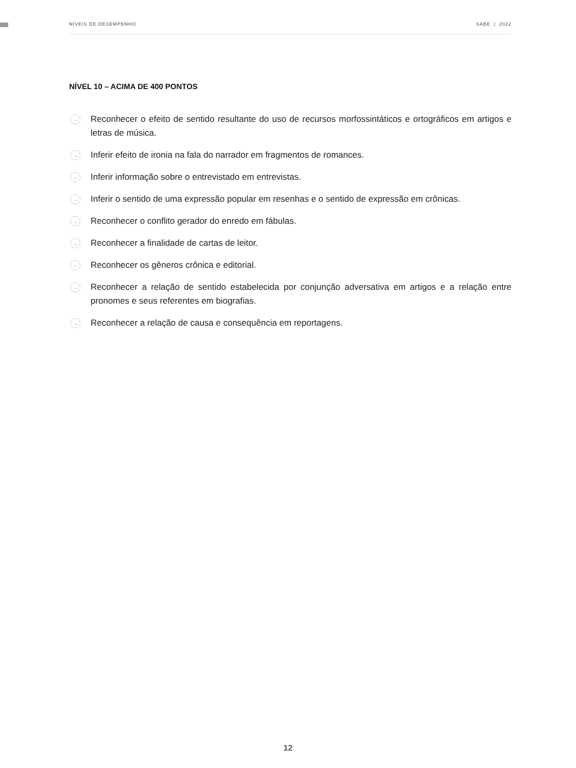NÍVEIS DE DESEMPENHO SABE | 2022
NÍVEL 10 – ACIMA DE 400 PONTOS
→ Reconhecer o efeito de sentido resultante do uso de recursos morfossintáticos e ortográficos em artigos e letras de música.
→ Inferir efeito de ironia na fala do narrador em fragmentos de romances.
→ Inferir informação sobre o entrevistado em entrevistas.
→ Inferir o sentido de uma expressão popular em resenhas e o sentido de expressão em crônicas.
→ Reconhecer o conflito gerador do enredo em fábulas.
→ Reconhecer a finalidade de cartas de leitor.
→ Reconhecer os gêneros crônica e editorial.
→ Reconhecer a relação de sentido estabelecida por conjunção adversativa em artigos e a relação entre pronomes e seus referentes em biografias.
→ Reconhecer a relação de causa e consequência em reportagens.
12